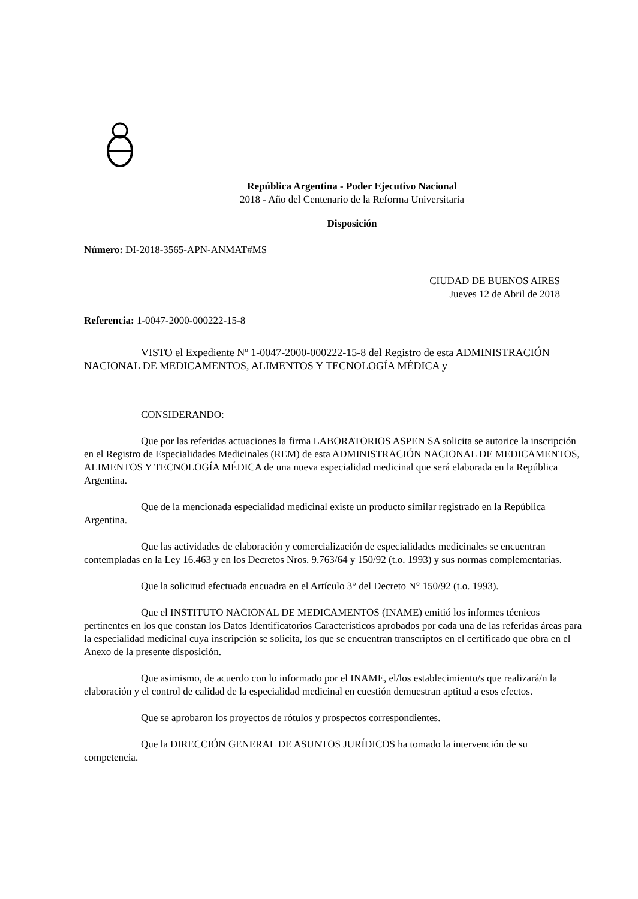República Argentina - Poder Ejecutivo Nacional
2018 - Año del Centenario de la Reforma Universitaria
Disposición
Número: DI-2018-3565-APN-ANMAT#MS
CIUDAD DE BUENOS AIRES
Jueves 12 de Abril de 2018
Referencia: 1-0047-2000-000222-15-8
VISTO el Expediente Nº 1-0047-2000-000222-15-8 del Registro de esta ADMINISTRACIÓN NACIONAL DE MEDICAMENTOS, ALIMENTOS Y TECNOLOGÍA MÉDICA y
CONSIDERANDO:
Que por las referidas actuaciones la firma LABORATORIOS ASPEN SA solicita se autorice la inscripción en el Registro de Especialidades Medicinales (REM) de esta ADMINISTRACIÓN NACIONAL DE MEDICAMENTOS, ALIMENTOS Y TECNOLOGÍA MÉDICA de una nueva especialidad medicinal que será elaborada en la República Argentina.
Que de la mencionada especialidad medicinal existe un producto similar registrado en la República Argentina.
Que las actividades de elaboración y comercialización de especialidades medicinales se encuentran contempladas en la Ley 16.463 y en los Decretos Nros. 9.763/64 y 150/92 (t.o. 1993) y sus normas complementarias.
Que la solicitud efectuada encuadra en el Artículo 3° del Decreto N° 150/92 (t.o. 1993).
Que el INSTITUTO NACIONAL DE MEDICAMENTOS (INAME) emitió los informes técnicos pertinentes en los que constan los Datos Identificatorios Característicos aprobados por cada una de las referidas áreas para la especialidad medicinal cuya inscripción se solicita, los que se encuentran transcriptos en el certificado que obra en el Anexo de la presente disposición.
Que asimismo, de acuerdo con lo informado por el INAME, el/los establecimiento/s que realizará/n la elaboración y el control de calidad de la especialidad medicinal en cuestión demuestran aptitud a esos efectos.
Que se aprobaron los proyectos de rótulos y prospectos correspondientes.
Que la DIRECCIÓN GENERAL DE ASUNTOS JURÍDICOS ha tomado la intervención de su competencia.